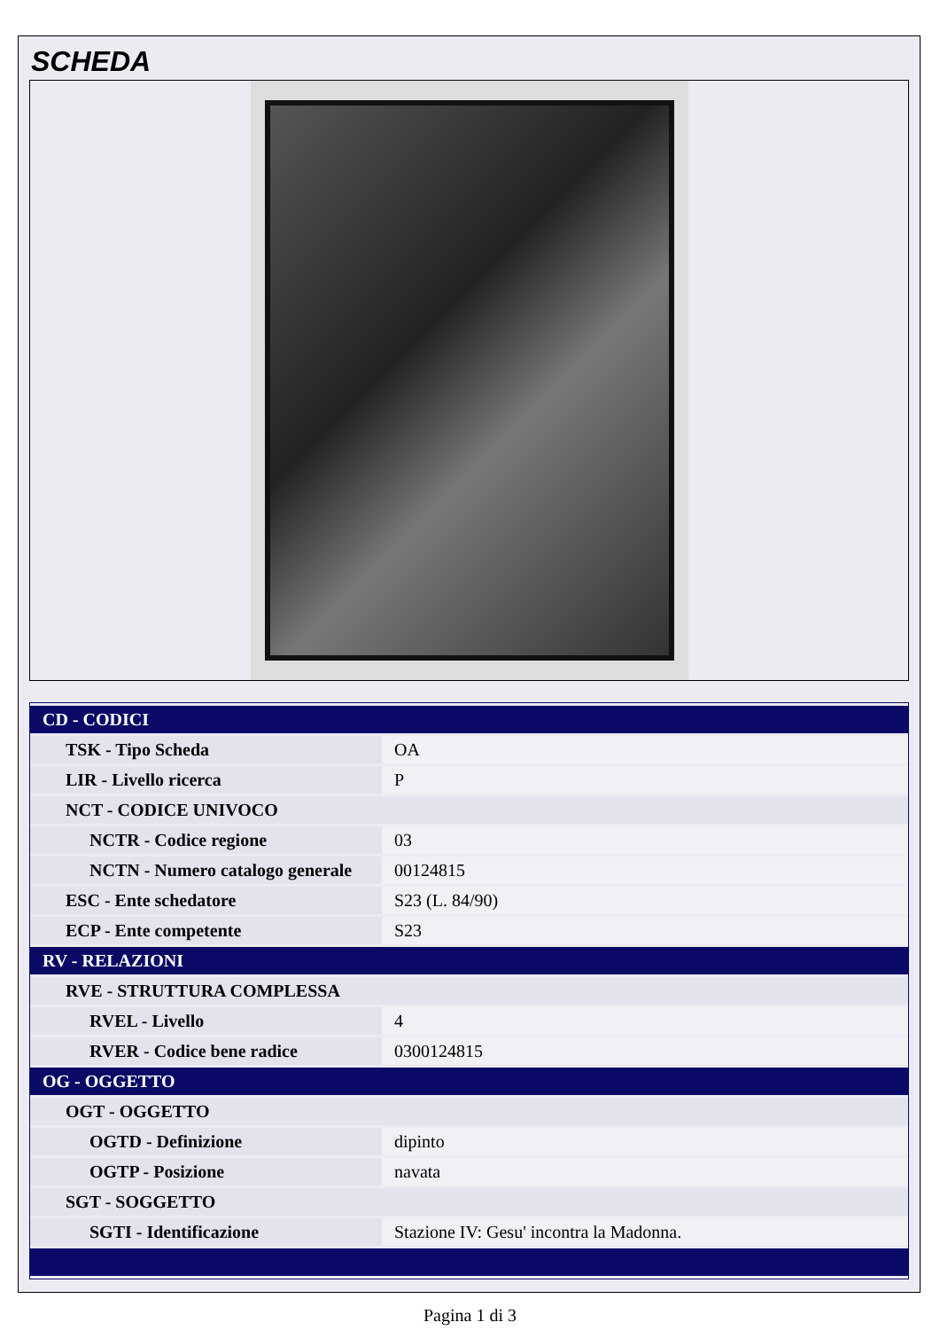SCHEDA
| CD - CODICI | |
| TSK - Tipo Scheda | OA |
| LIR - Livello ricerca | P |
| NCT - CODICE UNIVOCO | |
| NCTR - Codice regione | 03 |
| NCTN - Numero catalogo generale | 00124815 |
| ESC - Ente schedatore | S23 (L. 84/90) |
| ECP - Ente competente | S23 |
| RV - RELAZIONI | |
| RVE - STRUTTURA COMPLESSA | |
| RVEL - Livello | 4 |
| RVER - Codice bene radice | 0300124815 |
| OG - OGGETTO | |
| OGT - OGGETTO | |
| OGTD - Definizione | dipinto |
| OGTP - Posizione | navata |
| SGT - SOGGETTO | |
| SGTI - Identificazione | Stazione IV: Gesu' incontra la Madonna. |
Pagina 1 di 3